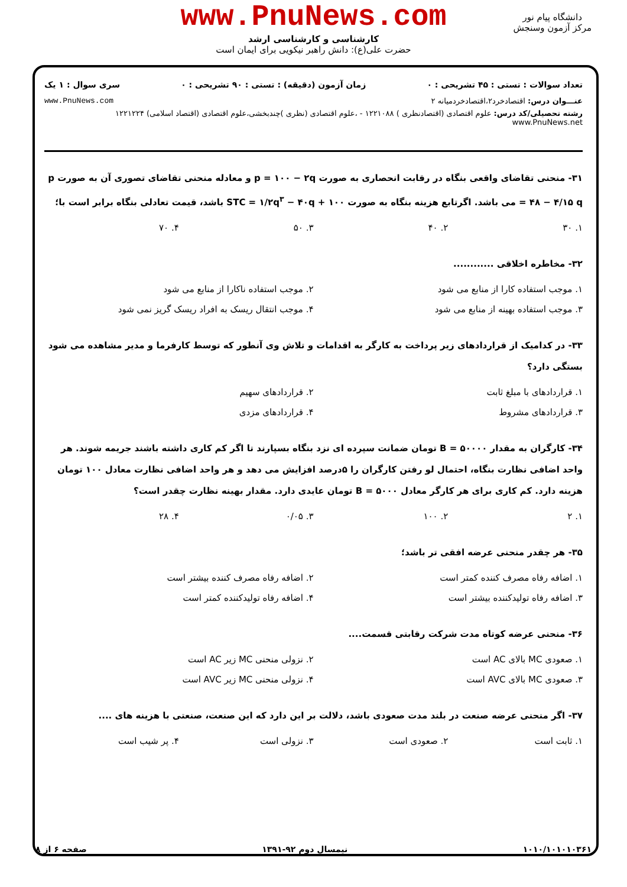www.PnuNews.com
کارشناسی و کارشناسی ارشد
حضرت علی(ع): دانش راهبر نیکویی برای ایمان است
دانشگاه پیام نور
مرکز آزمون وسنجش
تعداد سوالات : تستی : ۴۵ تشریحی : ۰ زمان آزمون (دقیقه) : تستی : ۹۰ تشریحی : ۰ سری سوال : ۱ یک
عنـــوان درس: اقتصادخرد۲،اقتصادخردمیانه ۲ www.PnuNews.com
رشته تحصیلی/کد درس: علوم اقتصادی (اقتصادنظری ) ۱۲۲۱۰۸۸ - ،علوم اقتصادی (نظری )چندبخشی،علوم اقتصادی (اقتصاد اسلامی) ۱۲۲۱۲۲۴ www.PnuNews.net
۳۱- منحنی تقاضای واقعی بنگاه در رقابت انحصاری به صورت p = ۱۰۰ − ۲q و معادله منحنی تقاضای تصوری آن به صورت p = ۴۸ − ۴/۱۵ q می باشد. اگرتابع هزینه بنگاه به صورت STC = ۱/۲q<sup>۳</sup> − ۴۰q + ۱۰۰ باشد، قیمت تعادلی بنگاه برابر است با؛
۱. ۳۰
۲. ۴۰
۳. ۵۰
۴. ۷۰
۳۲- مخاطره اخلاقی ............
۱. موجب استفاده کارا از منابع می شود
۲. موجب استفاده ناکارا از منابع می شود
۳. موجب استفاده بهینه از منابع می شود
۴. موجب انتقال ریسک به افراد ریسک گریز نمی شود
۳۳- در کدامیک از قراردادهای زیر پرداخت به کارگر به اقدامات و تلاش وی آنطور که توسط کارفرما و مدیر مشاهده می شود بستگی دارد؟
۱. قراردادهای با مبلغ ثابت
۲. قراردادهای سهیم
۳. قراردادهای مشروط
۴. قراردادهای مزدی
۳۴- کارگران به مقدار B = ۵۰۰۰۰ تومان ضمانت سپرده ای نزد بنگاه بسپارند تا اگر کم کاری داشته باشند جریمه شوند. هر واحد اضافی نظارت بنگاه، احتمال لو رفتن کارگران را ۵درصد افزایش می دهد و هر واحد اضافی نظارت معادل ۱۰۰ تومان هزینه دارد. کم کاری برای هر کارگر معادل B = ۵۰۰۰ تومان عایدی دارد. مقدار بهینه نظارت چقدر است؟
۱. ۲
۲. ۱۰۰
۳. ۰/۰۵
۴. ۲۸
۳۵- هر چقدر منحنی عرضه افقی تر باشد؛
۱. اضافه رفاه مصرف کننده کمتر است
۲. اضافه رفاه مصرف کننده بیشتر است
۳. اضافه رفاه تولیدکننده بیشتر است
۴. اضافه رفاه تولیدکننده کمتر است
۳۶- منحنی عرضه کوتاه مدت شرکت رقابتی قسمت....
۱. صعودی MC بالای AC است
۲. نزولی منحنی MC زیر AC است
۳. صعودی MC بالای AVC است
۴. نزولی منحنی MC زیر AVC است
۳۷- اگر منحنی عرضه صنعت در بلند مدت صعودی باشد، دلالت بر این دارد که این صنعت، صنعتی با هزینه های ....
۱. ثابت است
۲. صعودی است
۳. نزولی است
۴. پر شیب است
۱۰۱۰/۱۰۱۰۱۰۳۶۱ نیمسال دوم ۹۲-۱۳۹۱ صفحه ۶ از ۸